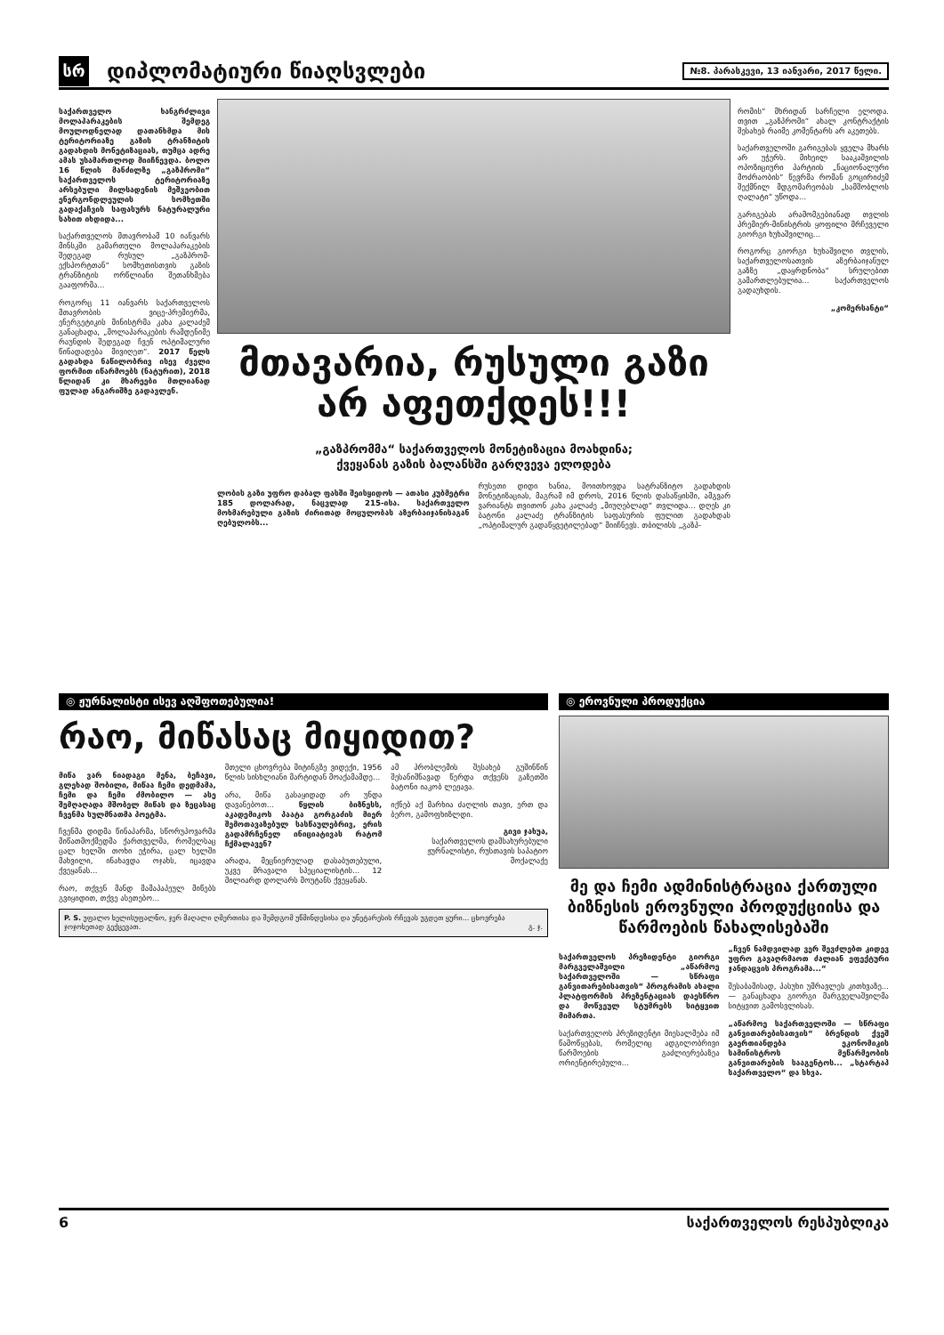სრ
დიპლომატიური წიაღსვლები
№8. პარასკევი, 13 იანვარი, 2017 წელი.
საქართველო ხანგრძლივი მოლაპარაკების შემდეგ მოულოდნელად დათანხმდა მის ტერიტორიაზე გაზის ტრანზიტის გადახდის მონეტიზაციას, თუმცა ადრე ამას უსამართლოდ მიიჩნევდა. ბოლო 16 წლის მანძილზე „გაზპრომი“ საქართველოს ტერიტორიაზე არსებული მილსადენის მეშვეობით ენერგონდლეულის სომხეთში გადაქაჩვის საფასურს ნატურალური სახით იხდიდა...
საქართველოს მთავრობამ 10 იანვარს მინსკში გამართული მოლაპარაკების შედეგად რუსულ „გაზპრომ-ექსპორტთან“ სომხეთისთვის გაზის ტრანზიტის ორწლიანი შეთანხმება გააფორმა...
როგორც 11 იანვარს საქართველოს მთავრობის ვიცე-პრემიერმა, ენერგეტიკის მინისტრმა კახა კალაძემ განაცხადა, „მოლაპარაკების რამდენიმე რაუნდის შედეგად ჩვენ ოპტიმალური წინადადება მივიღეთ“. 2017 წელს გადახდა ნაწილობრივ ისევ ძველი ფორმით იწარმოებს (ნატურით), 2018 წლიდან კი მხარეები მთლიანად ფულად ანგარიშზე გადავლენ.
მთავარია, რუსული გაზი
არ აფეთქდეს!!!
„გაზპრომმა“ საქართველოს მონეტიზაცია მოახდინა;
ქვეყანას გაზის ბალანსში გარღვევა ელოდება
ლობის გაზი უფრო დაბალ ფასში შეისყიდოს — ათასი კუბმეტრი 185 დოლარად, ნაცვლად 215-ისა. საქართველო მოხმარებული გაზის ძირითად მოცულობას აზერბაიჯანისაგან ღებულობს...
რუსეთი დიდი ხანია, მოითხოვდა სატრანზიტო გადახდის მონეტიზაციას, მაგრამ იმ დროს, 2016 წლის დასაწყისში, ამგვარ ვარიანტს თვითონ კახა კალაძე „მიუღებლად“ თვლიდა... დღეს კი ბატონი კალაძე ტრანზიტის საფასურის ფულით გადახდას „ოპტიმალურ გადაწყვეტილებად“ მიიჩნევს. თბილისს „გაზპ-
რომის“ მხრიდან სარჩელი ელოდა. თვით „გაზპრომი“ ახალ კონტრაქტის შესახებ რაიმე კომენტარს არ აკეთებს.
საქართველოში გარიგებას ყველა მხარს არ უჭერს. მიხეილ სააკაშვილის ოპოზიციური პარტიის „ნაციონალური მოძრაობის“ წევრმა რომან გოცირიძემ შექმნილ მდგომარეობას „სამშობლოს ღალატი“ უწოდა...
გარიგებას არამომგებიანად თვლის პრემიერ-მინისტრის ყოფილი მრჩეველი გიორგი ხუხაშვილიც...
როგორც გიორგი ხუხაშვილი თვლის, საქართველოსათვის აზერბაიჯანულ გაზზე „დაყრდნობა“ სრულებით გამართლებულია... საქართველოს გადაუხდის.
„კომერსანტი“
◎ ჟურნალისტი ისევ აღშფოთებულია!
რაო, მიწასაც მიყიდით?
მიწა ვარ ნიადაგი მენა, ბეჩავი, გლეხად შობილი, მიწაა ჩემი დედმამა, ჩემი და ჩემი ძმობილო — ასე შემღაღადა მშობელ მიწას და ზეცასაც ჩვენმა სულმნათმა პოეტმა.
ჩვენმა დიდმა წინაპარმა, სწორუპოვარმა მიწათმოქმედმა ქართველმა, რომელსაც ცალ ხელში თოხი ეჭირა, ცალ ხელში მახვილი, ინახავდა ოჯახს, იცავდა ქვეყანას...
რაო, თქვენ მანდ მამაპაპეულ მიწებს გვიყიდით, თქვე ასეთებო...
მთელი ცხოვრება მიტინგზე ვიდექი, 1956 წლის სისხლიანი მარტიდან მოაქამამდე...
არა, მიწა გასაყიდად არ უნდა დავანებოთ... წყლის ბიზნესს, აკადემიკოს პაატა გორგაძის მიერ შემოთავაზებულ სასწაულებრივ, ერის გადამრჩენელ ინიციატივას რატომ ჩქმალავენ?
არადა, მეცნიერულად დასაბუთებული, უკვე მრავალი სპეციალისტის... 12 მილიარდ დოლარს მოუტანს ქვეყანას.
ამ პრობლემის შესახებ გუშინწინ შესანიშნავად წერდა თქვენს გაზეთში ბატონი იაკობ ლეჟავა.
იქნებ აქ მარხია ძაღლის თავი, ერთ და ბერო, გამოფხიზლდი.
გივი ჯახუა,
საქართველოს დამსახურებული ჟურნალისტი, რუსთავის საპატიო მოქალაქე
P. S. უფალო ხელისუფალნო, ჯერ მაღალი ღმერთისა და შემდგომ უწმინდესისა და უნეტარესის რჩევას უგდეთ ყური... ცხოვრება ჯოჯოხეთად გექცევათ. გ. ჯ.
◎ ეროვნული პროდუქცია
მე და ჩემი ადმინისტრაცია ქართული ბიზნესის ეროვნული პროდუქციისა და წარმოების წახალისებაში
საქართველოს პრეზიდენტი გიორგი მარგველაშვილი „აწარმოე საქართველოში — სწრაფი განვითარებისათვის“ პროგრამის ახალი პლატფორმის პრეზენტაციას დაესწრო და მოწვეულ სტუმრებს სიტყვით მიმართა.
საქართველოს პრეზიდენტი მიესალმება იმ წამოწყებას, რომელიც ადგილობრივი წარმოების გაძლიერებაზეა ორიენტირებული...
„ჩვენ ნამდვილად ვერ შევძლებთ კიდევ უფრო გავაღრმაოთ ძალიან ეფექტური ჯანდაცვის პროგრამა...“
შესაბამისად, პასუხი უმრავლეს კითხვაზე... — განაცხადა გიორგი მარგველაშვილმა სიტყვით გამოსვლისას.
„აწარმოე საქართველოში — სწრაფი განვითარებისათვის“ ბრენდის ქვეშ გაერთიანდება ეკონომიკის სამინისტროს მეწარმეობის განვითარების სააგენტოს... „სტარტაპ საქართველო“ და სხვა.
6 საქართველოს რესპუბლიკა